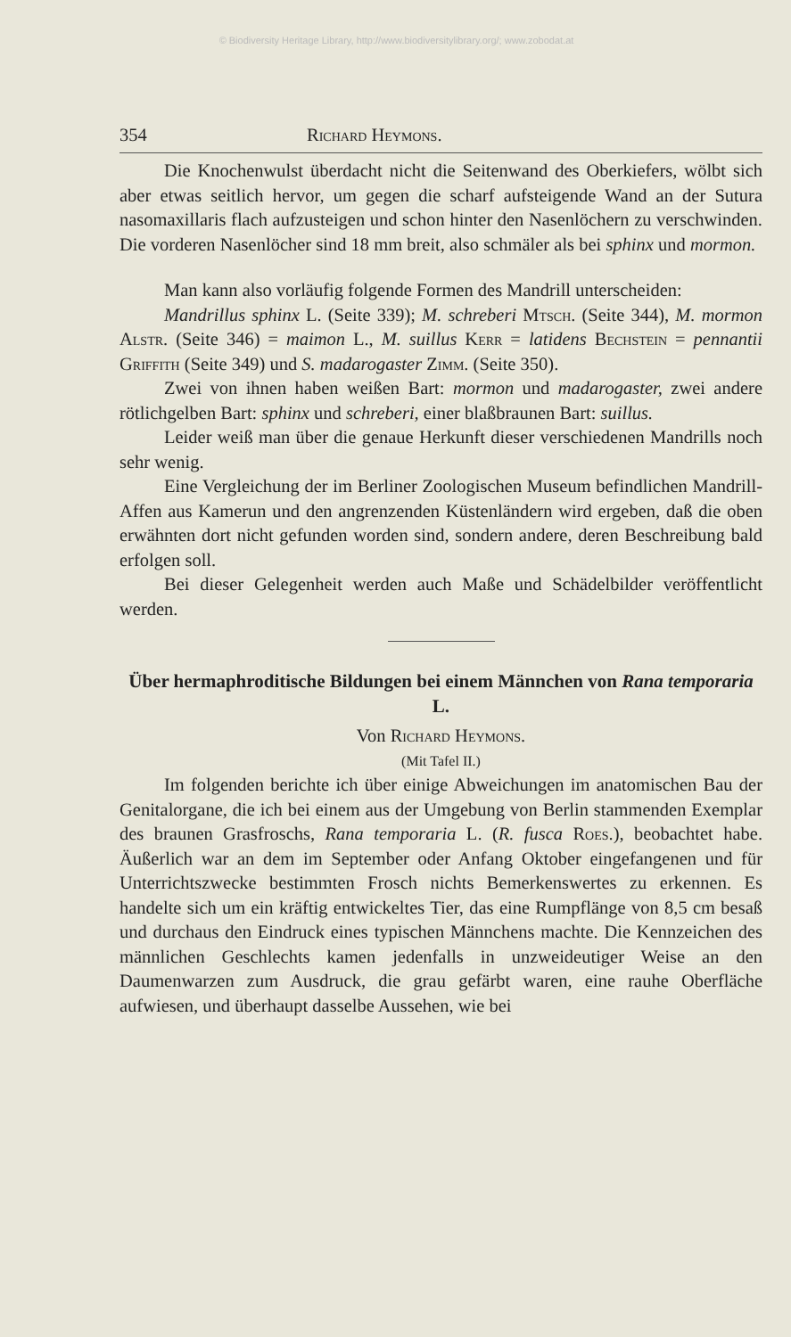© Biodiversity Heritage Library, http://www.biodiversitylibrary.org/; www.zobodat.at
354 Richard Heymons.
Die Knochenwulst überdacht nicht die Seitenwand des Oberkiefers, wölbt sich aber etwas seitlich hervor, um gegen die scharf aufsteigende Wand an der Sutura nasomaxillaris flach aufzusteigen und schon hinter den Nasenlöchern zu verschwinden. Die vorderen Nasenlöcher sind 18 mm breit, also schmäler als bei sphinx und mormon.
Man kann also vorläufig folgende Formen des Mandrill unterscheiden:
Mandrillus sphinx L. (Seite 339); M. schreberi Mtsch. (Seite 344), M. mormon Alstr. (Seite 346) = maimon L., M. suillus Kerr = latidens Bechstein = pennantii Griffith (Seite 349) und S. madarogaster Zimm. (Seite 350).
Zwei von ihnen haben weißen Bart: mormon und madarogaster, zwei andere rötlichgelben Bart: sphinx und schreberi, einer blaßbraunen Bart: suillus.
Leider weiß man über die genaue Herkunft dieser verschiedenen Mandrills noch sehr wenig.
Eine Vergleichung der im Berliner Zoologischen Museum befindlichen Mandrill-Affen aus Kamerun und den angrenzenden Küstenländern wird ergeben, daß die oben erwähnten dort nicht gefunden worden sind, sondern andere, deren Beschreibung bald erfolgen soll.
Bei dieser Gelegenheit werden auch Maße und Schädelbilder veröffentlicht werden.
Über hermaphroditische Bildungen bei einem Männchen von Rana temporaria L.
Von Richard Heymons.
(Mit Tafel II.)
Im folgenden berichte ich über einige Abweichungen im anatomischen Bau der Genitalorgane, die ich bei einem aus der Umgebung von Berlin stammenden Exemplar des braunen Grasfroschs, Rana temporaria L. (R. fusca Roes.), beobachtet habe. Äußerlich war an dem im September oder Anfang Oktober eingefangenen und für Unterrichtszwecke bestimmten Frosch nichts Bemerkenswertes zu erkennen. Es handelte sich um ein kräftig entwickeltes Tier, das eine Rumpflänge von 8,5 cm besaß und durchaus den Eindruck eines typischen Männchens machte. Die Kennzeichen des männlichen Geschlechts kamen jedenfalls in unzweideutiger Weise an den Daumenwarzen zum Ausdruck, die grau gefärbt waren, eine rauhe Oberfläche aufwiesen, und überhaupt dasselbe Aussehen, wie bei